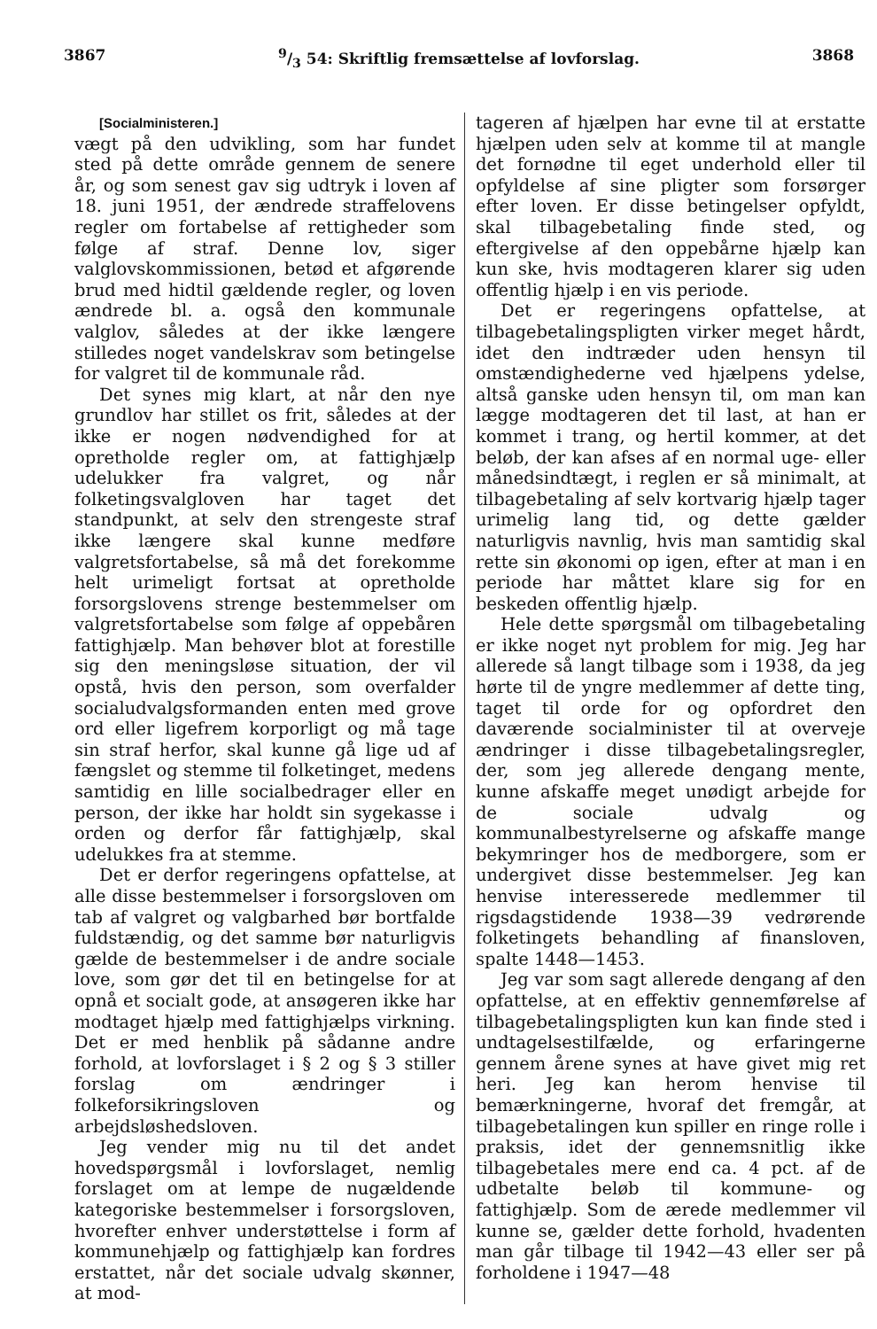38679/3 54: Skriftlig fremsættelse af lovforslag. 3868
[Socialministeren.]
vægt på den udvikling, som har fundet sted på dette område gennem de senere år, og som senest gav sig udtryk i loven af 18. juni 1951, der ændrede straffelovens regler om fortabelse af rettigheder som følge af straf. Denne lov, siger valglovskommissionen, betød et afgørende brud med hidtil gældende regler, og loven ændrede bl. a. også den kommunale valglov, således at der ikke længere stilledes noget vandelskrav som betingelse for valgret til de kommunale råd.
Det synes mig klart, at når den nye grundlov har stillet os frit, således at der ikke er nogen nødvendighed for at opretholde regler om, at fattighjælp udelukker fra valgret, og når folketingsvalgloven har taget det standpunkt, at selv den strengeste straf ikke længere skal kunne medføre valgretsfortabelse, så må det forekomme helt urimeligt fortsat at opretholde forsorgslovens strenge bestemmelser om valgretsfortabelse som følge af oppebåren fattighjælp. Man behøver blot at forestille sig den meningsløse situation, der vil opstå, hvis den person, som overfalder socialudvalgsformanden enten med grove ord eller ligefrem korporligt og må tage sin straf herfor, skal kunne gå lige ud af fængslet og stemme til folketinget, medens samtidig en lille socialbedrager eller en person, der ikke har holdt sin sygekasse i orden og derfor får fattighjælp, skal udelukkes fra at stemme.
Det er derfor regeringens opfattelse, at alle disse bestemmelser i forsorgsloven om tab af valgret og valgbarhed bør bortfalde fuldstændig, og det samme bør naturligvis gælde de bestemmelser i de andre sociale love, som gør det til en betingelse for at opnå et socialt gode, at ansøgeren ikke har modtaget hjælp med fattighjælps virkning. Det er med henblik på sådanne andre forhold, at lovforslaget i § 2 og § 3 stiller forslag om ændringer i folkeforsikringsloven og arbejdsløshedsloven.
Jeg vender mig nu til det andet hovedspørgsmål i lovforslaget, nemlig forslaget om at lempe de nugældende kategoriske bestemmelser i forsorgsloven, hvorefter enhver understøttelse i form af kommunehjælp og fattighjælp kan fordres erstattet, når det sociale udvalg skønner, at mod-
tageren af hjælpen har evne til at erstatte hjælpen uden selv at komme til at mangle det fornødne til eget underhold eller til opfyldelse af sine pligter som forsørger efter loven. Er disse betingelser opfyldt, skal tilbagebetaling finde sted, og eftergivelse af den oppebårne hjælp kan kun ske, hvis modtageren klarer sig uden offentlig hjælp i en vis periode.
Det er regeringens opfattelse, at tilbagebetalingspligten virker meget hårdt, idet den indtræder uden hensyn til omstændighederne ved hjælpens ydelse, altså ganske uden hensyn til, om man kan lægge modtageren det til last, at han er kommet i trang, og hertil kommer, at det beløb, der kan afses af en normal uge- eller månedsindtægt, i reglen er så minimalt, at tilbagebetaling af selv kortvarig hjælp tager urimelig lang tid, og dette gælder naturligvis navnlig, hvis man samtidig skal rette sin økonomi op igen, efter at man i en periode har måttet klare sig for en beskeden offentlig hjælp.
Hele dette spørgsmål om tilbagebetaling er ikke noget nyt problem for mig. Jeg har allerede så langt tilbage som i 1938, da jeg hørte til de yngre medlemmer af dette ting, taget til orde for og opfordret den daværende socialminister til at overveje ændringer i disse tilbagebetalingsregler, der, som jeg allerede dengang mente, kunne afskaffe meget unødigt arbejde for de sociale udvalg og kommunalbestyrelserne og afskaffe mange bekymringer hos de medborgere, som er undergivet disse bestemmelser. Jeg kan henvise interesserede medlemmer til rigsdagstidende 1938—39 vedrørende folketingets behandling af finansloven, spalte 1448—1453.
Jeg var som sagt allerede dengang af den opfattelse, at en effektiv gennemførelse af tilbagebetalingspligten kun kan finde sted i undtagelsestilfælde, og erfaringerne gennem årene synes at have givet mig ret heri. Jeg kan herom henvise til bemærkningerne, hvoraf det fremgår, at tilbagebetalingen kun spiller en ringe rolle i praksis, idet der gennemsnitlig ikke tilbagebetales mere end ca. 4 pct. af de udbetalte beløb til kommune- og fattighjælp. Som de ærede medlemmer vil kunne se, gælder dette forhold, hvadenten man går tilbage til 1942—43 eller ser på forholdene i 1947—48